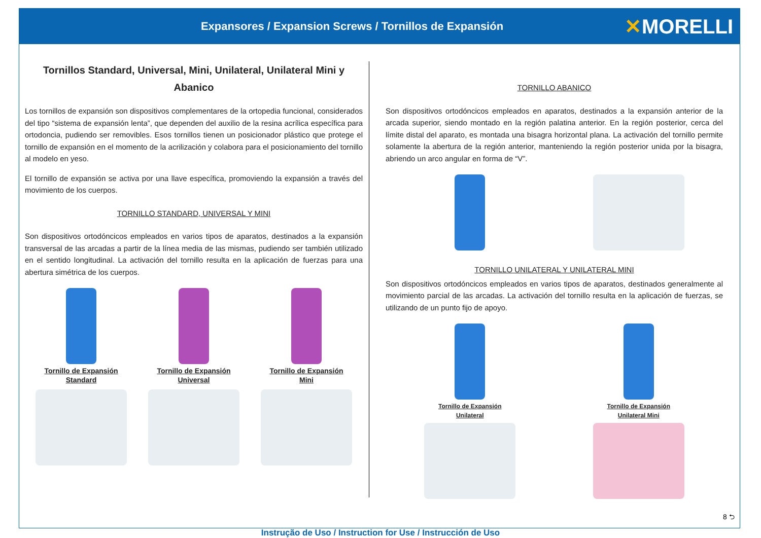Expansores / Expansion Screws / Tornillos de Expansión
✕MORELLI
Tornillos Standard, Universal, Mini, Unilateral, Unilateral Mini y Abanico
Los tornillos de expansión son dispositivos complementares de la ortopedia funcional, considerados del tipo “sistema de expansión lenta”, que dependen del auxilio de la resina acrílica específica para ortodoncia, pudiendo ser removibles. Esos tornillos tienen un posicionador plástico que protege el tornillo de expansión en el momento de la acrilización y colabora para el posicionamiento del tornillo al modelo en yeso.
El tornillo de expansión se activa por una llave específica, promoviendo la expansión a través del movimiento de los cuerpos.
TORNILLO STANDARD, UNIVERSAL Y MINI
Son dispositivos ortodóncicos empleados en varios tipos de aparatos, destinados a la expansión transversal de las arcadas a partir de la línea media de las mismas, pudiendo ser también utilizado en el sentido longitudinal. La activación del tornillo resulta en la aplicación de fuerzas para una abertura simétrica de los cuerpos.
Tornillo de Expansión
Standard
Tornillo de Expansión
Universal
Tornillo de Expansión
Mini
TORNILLO ABANICO
Son dispositivos ortodóncicos empleados en aparatos, destinados a la expansión anterior de la arcada superior, siendo montado en la región palatina anterior. En la región posterior, cerca del límite distal del aparato, es montada una bisagra horizontal plana. La activación del tornillo permite solamente la abertura de la región anterior, manteniendo la región posterior unida por la bisagra, abriendo un arco angular en forma de “V”.
TORNILLO UNILATERAL Y UNILATERAL MINI
Son dispositivos ortodóncicos empleados en varios tipos de aparatos, destinados generalmente al movimiento parcial de las arcadas. La activación del tornillo resulta en la aplicación de fuerzas, se utilizando de un punto fijo de apoyo.
Tornillo de Expansión
Unilateral
Tornillo de Expansión
Unilateral Mini
8 ⮌
Instrução de Uso / Instruction for Use / Instrucción de Uso